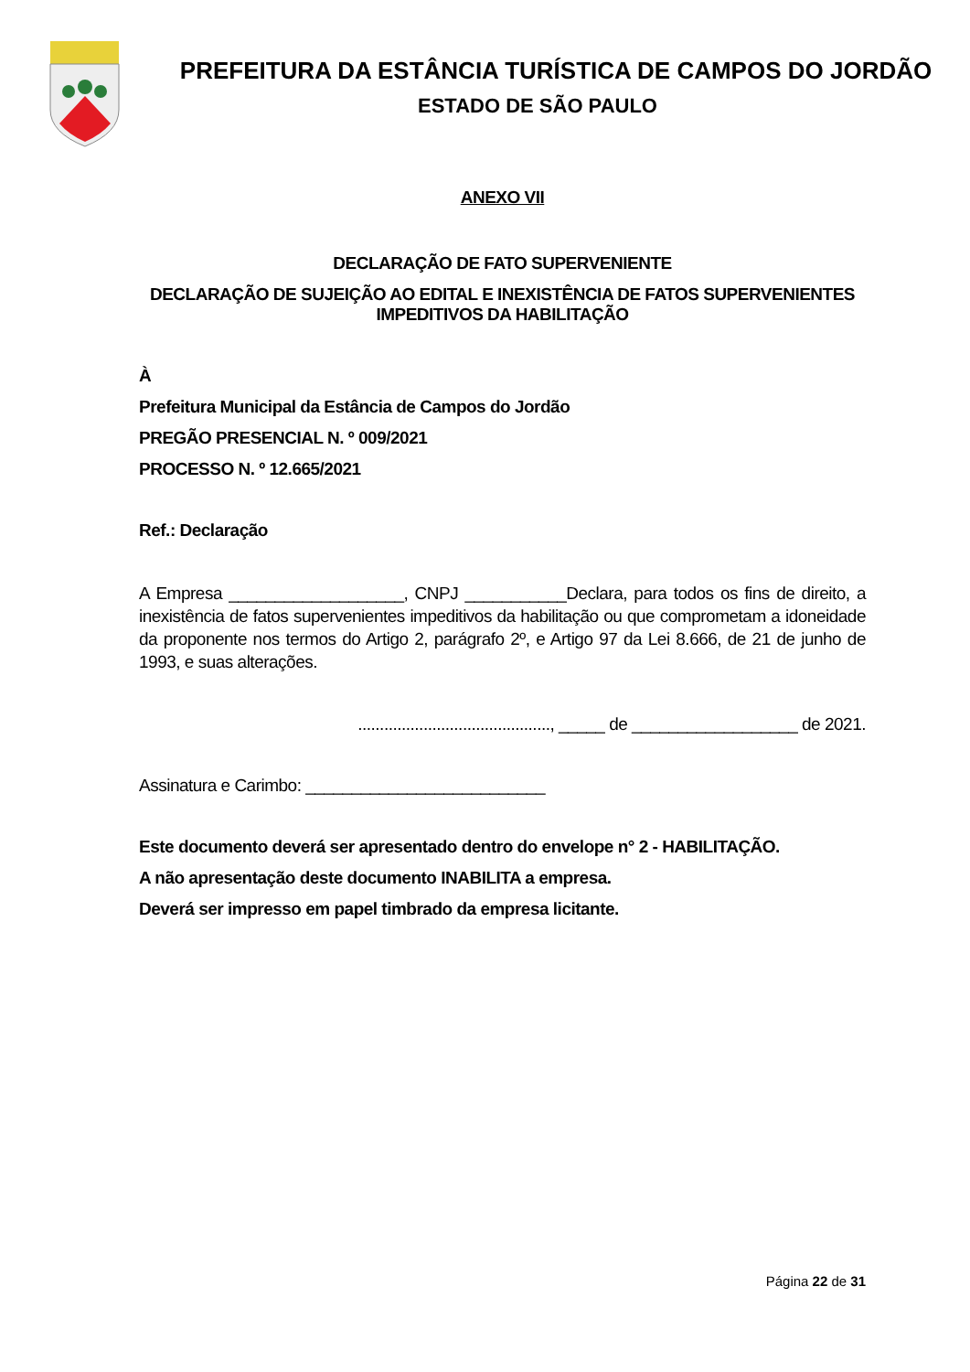PREFEITURA DA ESTÂNCIA TURÍSTICA DE CAMPOS DO JORDÃO
ESTADO DE SÃO PAULO
ANEXO VII
DECLARAÇÃO DE FATO SUPERVENIENTE
DECLARAÇÃO DE SUJEIÇÃO AO EDITAL E INEXISTÊNCIA DE FATOS SUPERVENIENTES IMPEDITIVOS DA HABILITAÇÃO
À
Prefeitura Municipal da Estância de Campos do Jordão
PREGÃO PRESENCIAL N. º 009/2021
PROCESSO N. º 12.665/2021
Ref.: Declaração
A Empresa ___________________, CNPJ ___________Declara, para todos os fins de direito, a inexistência de fatos supervenientes impeditivos da habilitação ou que comprometam a idoneidade da proponente nos termos do Artigo 2, parágrafo 2º, e Artigo 97 da Lei 8.666, de 21 de junho de 1993, e suas alterações.
............................................, _____ de __________________ de 2021.
Assinatura e Carimbo: __________________________
Este documento deverá ser apresentado dentro do envelope n° 2 - HABILITAÇÃO.
A não apresentação deste documento INABILITA a empresa.
Deverá ser impresso em papel timbrado da empresa licitante.
Página 22 de 31